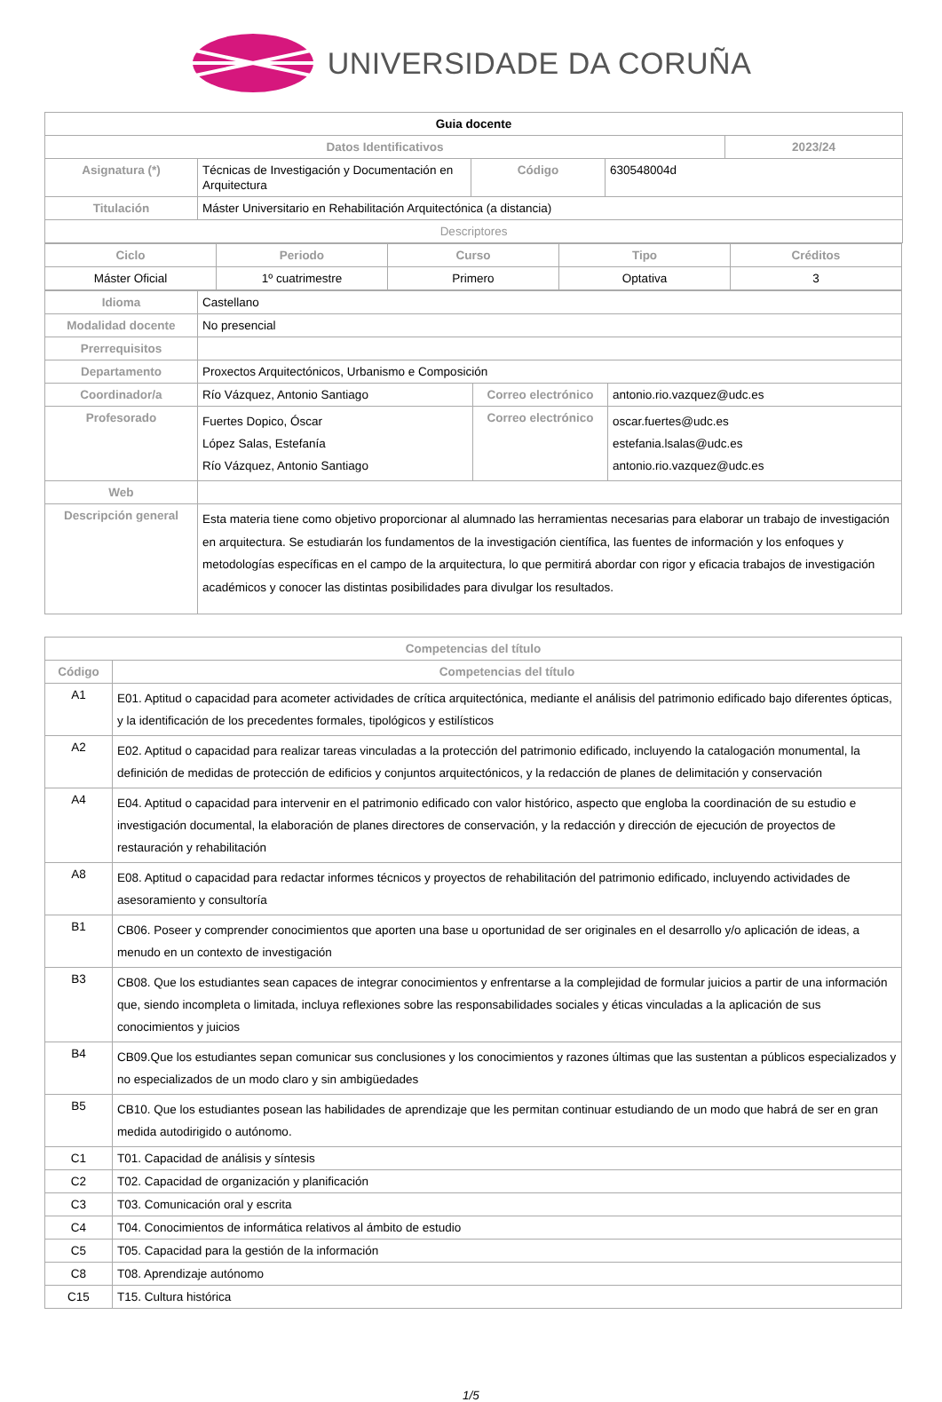UNIVERSIDADE DA CORUÑA
| Guia docente | | | | |
| Datos Identificativos | | | | 2023/24 |
| Asignatura (*) | Técnicas de Investigación y Documentación en Arquitectura | Código | 630548004d | |
| Titulación | Máster Universitario en Rehabilitación Arquitectónica (a distancia) | | | |
| Descriptores | | | | |
| Ciclo | Periodo | Curso | Tipo | Créditos |
| --- | --- | --- | --- | --- |
| Máster Oficial | 1º cuatrimestre | Primero | Optativa | 3 |
| Idioma | Castellano | | |
| Modalidad docente | No presencial | | |
| Prerrequisitos | | | |
| Departamento | Proxectos Arquitectónicos, Urbanismo e Composición | | |
| Coordinador/a | Río Vázquez, Antonio Santiago | Correo electrónico | antonio.rio.vazquez@udc.es |
| Profesorado | Fuertes Dopico, Óscar López Salas, Estefanía Río Vázquez, Antonio Santiago | Correo electrónico | oscar.fuertes@udc.es estefania.lsalas@udc.es antonio.rio.vazquez@udc.es |
| Web | | | |
| Descripción general | Esta materia tiene como objetivo proporcionar al alumnado las herramientas necesarias para elaborar un trabajo de investigación en arquitectura. Se estudiarán los fundamentos de la investigación científica, las fuentes de información y los enfoques y metodologías específicas en el campo de la arquitectura, lo que permitirá abordar con rigor y eficacia trabajos de investigación académicos y conocer las distintas posibilidades para divulgar los resultados. | | |
| Competencias del título | |
| --- | --- |
| Código | Competencias del título |
| A1 | E01. Aptitud o capacidad para acometer actividades de crítica arquitectónica, mediante el análisis del patrimonio edificado bajo diferentes ópticas, y la identificación de los precedentes formales, tipológicos y estilísticos |
| A2 | E02. Aptitud o capacidad para realizar tareas vinculadas a la protección del patrimonio edificado, incluyendo la catalogación monumental, la definición de medidas de protección de edificios y conjuntos arquitectónicos, y la redacción de planes de delimitación y conservación |
| A4 | E04. Aptitud o capacidad para intervenir en el patrimonio edificado con valor histórico, aspecto que engloba la coordinación de su estudio e investigación documental, la elaboración de planes directores de conservación, y la redacción y dirección de ejecución de proyectos de restauración y rehabilitación |
| A8 | E08. Aptitud o capacidad para redactar informes técnicos y proyectos de rehabilitación del patrimonio edificado, incluyendo actividades de asesoramiento y consultoría |
| B1 | CB06. Poseer y comprender conocimientos que aporten una base u oportunidad de ser originales en el desarrollo y/o aplicación de ideas, a menudo en un contexto de investigación |
| B3 | CB08. Que los estudiantes sean capaces de integrar conocimientos y enfrentarse a la complejidad de formular juicios a partir de una información que, siendo incompleta o limitada, incluya reflexiones sobre las responsabilidades sociales y éticas vinculadas a la aplicación de sus conocimientos y juicios |
| B4 | CB09.Que los estudiantes sepan comunicar sus conclusiones y los conocimientos y razones últimas que las sustentan a públicos especializados y no especializados de un modo claro y sin ambigüedades |
| B5 | CB10. Que los estudiantes posean las habilidades de aprendizaje que les permitan continuar estudiando de un modo que habrá de ser en gran medida autodirigido o autónomo. |
| C1 | T01. Capacidad de análisis y síntesis |
| C2 | T02. Capacidad de organización y planificación |
| C3 | T03. Comunicación oral y escrita |
| C4 | T04. Conocimientos de informática relativos al ámbito de estudio |
| C5 | T05. Capacidad para la gestión de la información |
| C8 | T08. Aprendizaje autónomo |
| C15 | T15. Cultura histórica |
1/5